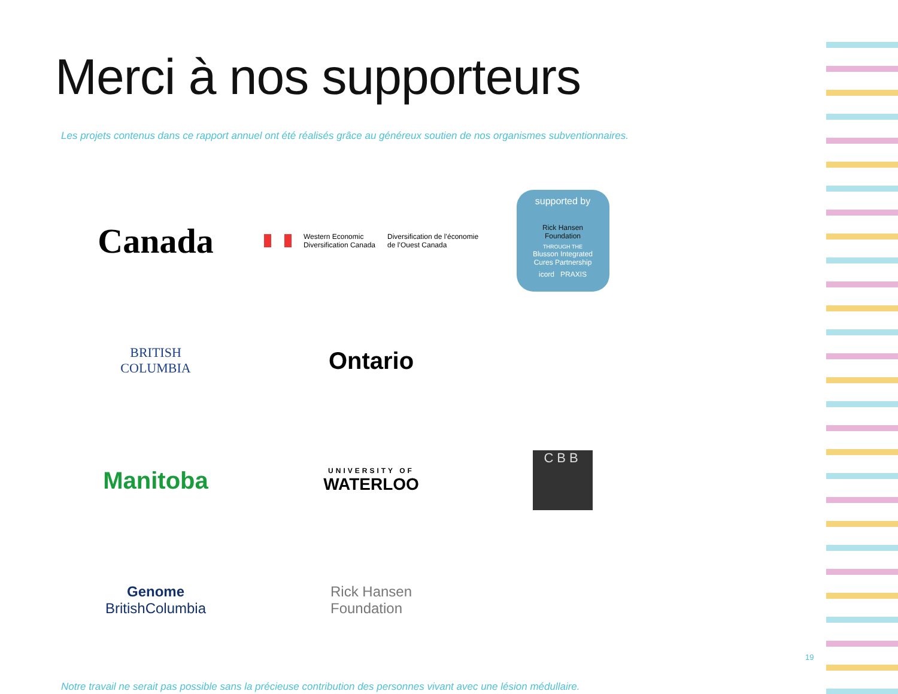Merci à nos supporteurs
Les projets contenus dans ce rapport annuel ont été réalisés grâce au généreux soutien de nos organismes subventionnaires.
Canada
Western Economic
Diversification Canada
Diversification de l’économie
de l’Ouest Canada
supported by
Rick Hansen
Foundation
THROUGH THE
Blusson Integrated
Cures Partnership
icord PRAXIS
BRITISH
COLUMBIA
Ontario
Manitoba
UNIVERSITY OF
WATERLOO
CBB
Genome
BritishColumbia
Rick Hansen
Foundation
Notre travail ne serait pas possible sans la précieuse contribution des personnes vivant avec une lésion médullaire.
19